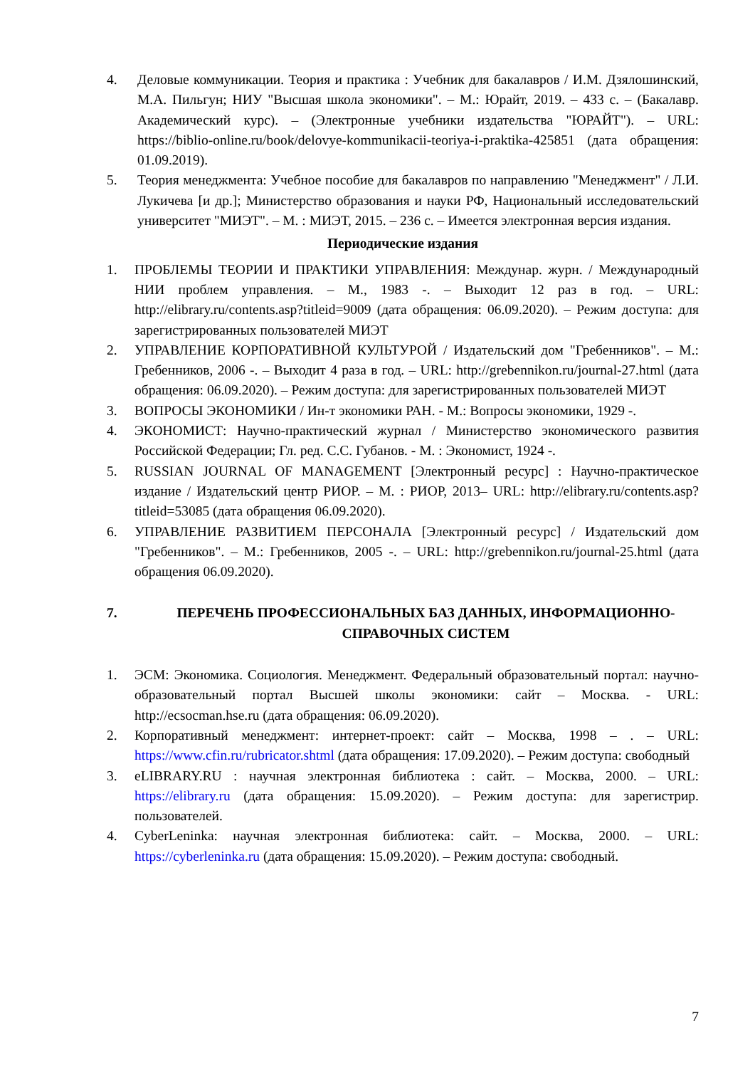4. Деловые коммуникации. Теория и практика : Учебник для бакалавров / И.М. Дзялошинский, М.А. Пильгун; НИУ "Высшая школа экономики". – М.: Юрайт, 2019. – 433 с. – (Бакалавр. Академический курс). – (Электронные учебники издательства "ЮРАЙТ"). – URL: https://biblio-online.ru/book/delovye-kommunikacii-teoriya-i-praktika-425851 (дата обращения: 01.09.2019).
5. Теория менеджмента: Учебное пособие для бакалавров по направлению "Менеджмент" / Л.И. Лукичева [и др.]; Министерство образования и науки РФ, Национальный исследовательский университет "МИЭТ". – М. : МИЭТ, 2015. – 236 с. – Имеется электронная версия издания.
Периодические издания
1. ПРОБЛЕМЫ ТЕОРИИ И ПРАКТИКИ УПРАВЛЕНИЯ: Междунар. журн. / Международный НИИ проблем управления. – М., 1983 -. – Выходит 12 раз в год. – URL: http://elibrary.ru/contents.asp?titleid=9009 (дата обращения: 06.09.2020). – Режим доступа: для зарегистрированных пользователей МИЭТ
2. УПРАВЛЕНИЕ КОРПОРАТИВНОЙ КУЛЬТУРОЙ / Издательский дом "Гребенников". – М.: Гребенников, 2006 -. – Выходит 4 раза в год. – URL: http://grebennikon.ru/journal-27.html (дата обращения: 06.09.2020). – Режим доступа: для зарегистрированных пользователей МИЭТ
3. ВОПРОСЫ ЭКОНОМИКИ / Ин-т экономики РАН. - М.: Вопросы экономики, 1929 -.
4. ЭКОНОМИСТ: Научно-практический журнал / Министерство экономического развития Российской Федерации; Гл. ред. С.С. Губанов. - М. : Экономист, 1924 -.
5. RUSSIAN JOURNAL OF MANAGEMENT [Электронный ресурс] : Научно-практическое издание / Издательский центр РИОР. – М. : РИОР, 2013– URL: http://elibrary.ru/contents.asp?titleid=53085 (дата обращения 06.09.2020).
6. УПРАВЛЕНИЕ РАЗВИТИЕМ ПЕРСОНАЛА [Электронный ресурс] / Издательский дом "Гребенников". – М.: Гребенников, 2005 -. – URL: http://grebennikon.ru/journal-25.html (дата обращения 06.09.2020).
7. ПЕРЕЧЕНЬ ПРОФЕССИОНАЛЬНЫХ БАЗ ДАННЫХ, ИНФОРМАЦИОННО-СПРАВОЧНЫХ СИСТЕМ
1. ЭСМ: Экономика. Социология. Менеджмент. Федеральный образовательный портал: научно-образовательный портал Высшей школы экономики: сайт – Москва. - URL: http://ecsocman.hse.ru (дата обращения: 06.09.2020).
2. Корпоративный менеджмент: интернет-проект: сайт – Москва, 1998 – . – URL: https://www.cfin.ru/rubricator.shtml (дата обращения: 17.09.2020). – Режим доступа: свободный
3. eLIBRARY.RU : научная электронная библиотека : сайт. – Москва, 2000. – URL: https://elibrary.ru (дата обращения: 15.09.2020). – Режим доступа: для зарегистрир. пользователей.
4. CyberLeninka: научная электронная библиотека: сайт. – Москва, 2000. – URL: https://cyberleninka.ru (дата обращения: 15.09.2020). – Режим доступа: свободный.
7